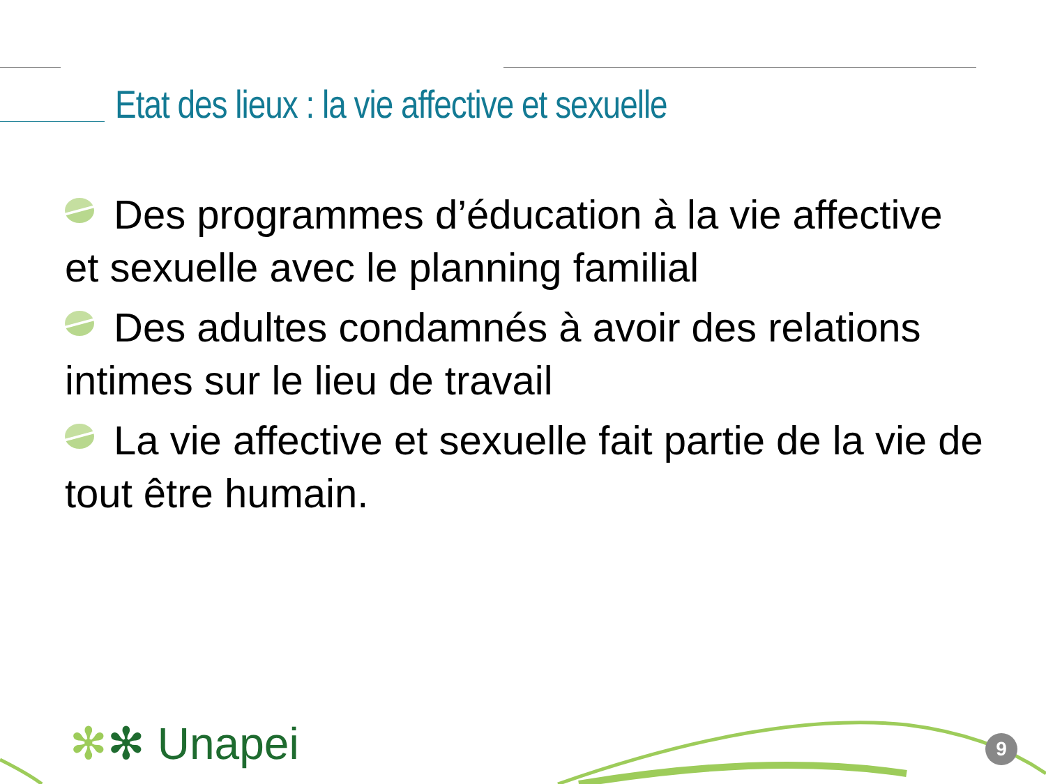Etat des lieux : la vie affective et sexuelle
Des programmes d’éducation à la vie affective et sexuelle avec le planning familial
Des adultes condamnés à avoir des relations intimes sur le lieu de travail
La vie affective et sexuelle fait partie de la vie de tout être humain.
✻✻ Unapei 9